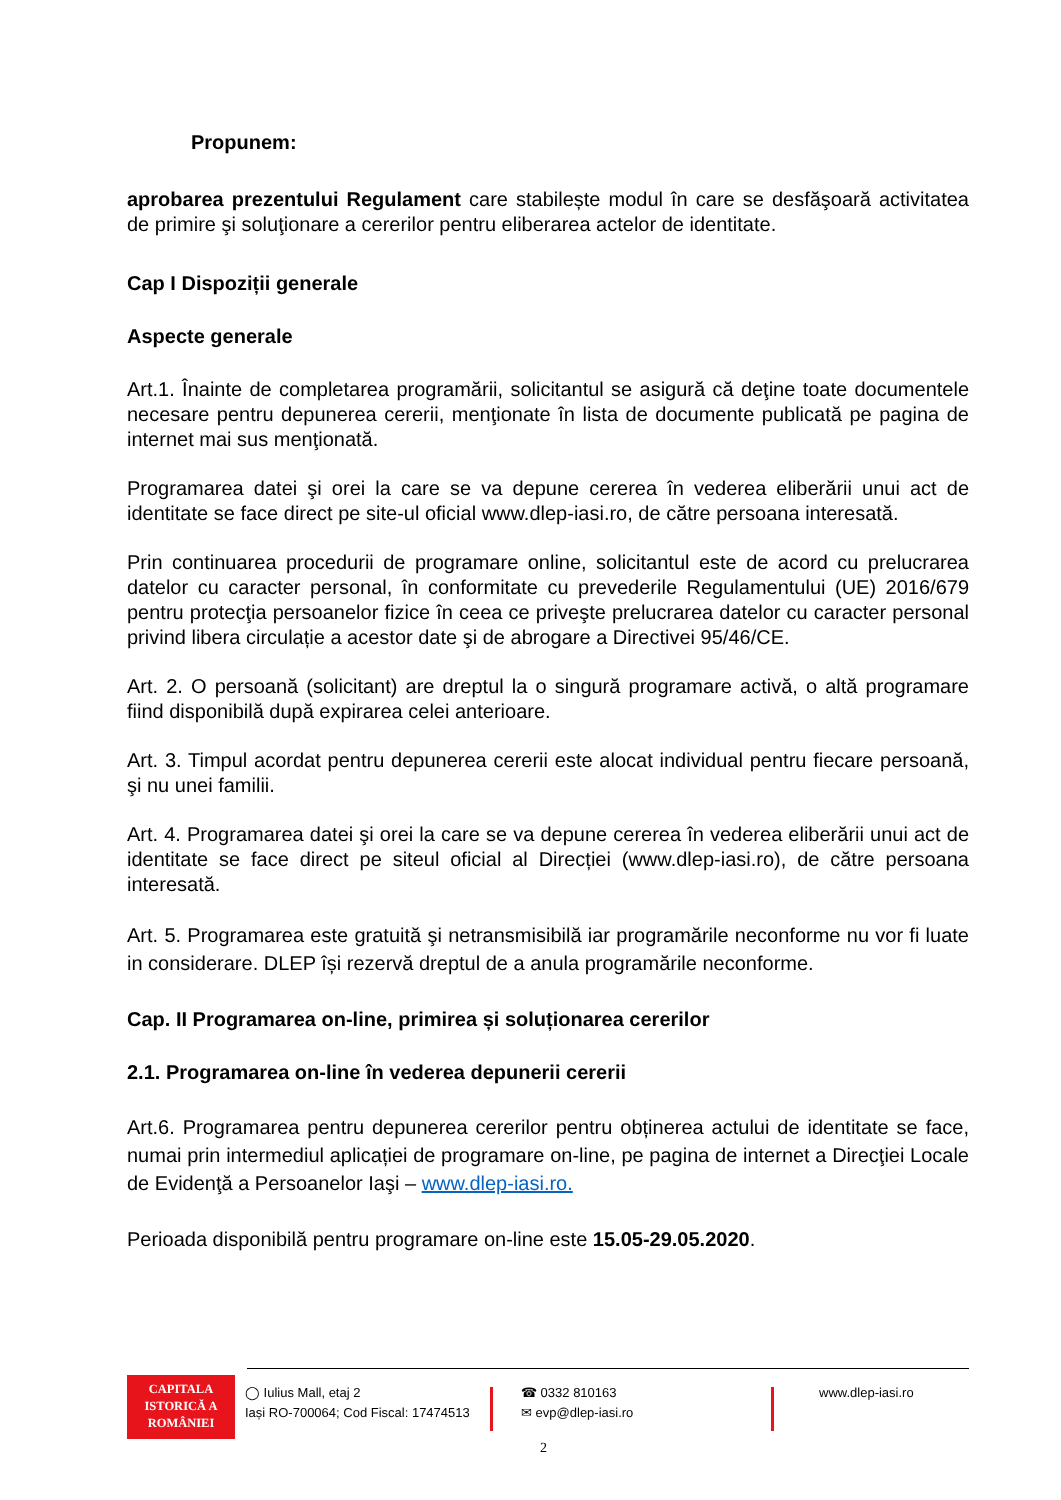Propunem:
aprobarea prezentului Regulament care stabilește modul în care se desfăşoară activitatea de primire şi soluţionare a cererilor pentru eliberarea actelor de identitate.
Cap I Dispoziții generale
Aspecte generale
Art.1. Înainte de completarea programării, solicitantul se asigură că deţine toate documentele necesare pentru depunerea cererii, menţionate în lista de documente publicată pe pagina de internet mai sus menţionată.
Programarea datei şi orei la care se va depune cererea în vederea eliberării unui act de identitate se face direct pe site-ul oficial www.dlep-iasi.ro, de către persoana interesată.
Prin continuarea procedurii de programare online, solicitantul este de acord cu prelucrarea datelor cu caracter personal, în conformitate cu prevederile Regulamentului (UE) 2016/679 pentru protecţia persoanelor fizice în ceea ce priveşte prelucrarea datelor cu caracter personal privind libera circulație a acestor date şi de abrogare a Directivei 95/46/CE.
Art. 2. O persoană (solicitant) are dreptul la o singură programare activă, o altă programare fiind disponibilă după expirarea celei anterioare.
Art. 3. Timpul acordat pentru depunerea cererii este alocat individual pentru fiecare persoană, şi nu unei familii.
Art. 4. Programarea datei şi orei la care se va depune cererea în vederea eliberării unui act de identitate se face direct pe siteul oficial al Direcției (www.dlep-iasi.ro), de către persoana interesată.
Art. 5. Programarea este gratuită şi netransmisibilă iar programările neconforme nu vor fi luate in considerare. DLEP își rezervă dreptul de a anula programările neconforme.
Cap. II Programarea on-line, primirea și soluționarea cererilor
2.1. Programarea on-line în vederea depunerii cererii
Art.6. Programarea pentru depunerea cererilor pentru obținerea actului de identitate se face, numai prin intermediul aplicației de programare on-line, pe pagina de internet a Direcţiei Locale de Evidenţă a Persoanelor Iaşi – www.dlep-iasi.ro.
Perioada disponibilă pentru programare on-line este 15.05-29.05.2020.
CAPITALA
ISTORICĂ A
ROMÂNIEI
◯ Iulius Mall, etaj 2
Iași RO-700064; Cod Fiscal: 17474513
☎ 0332 810163
✉ evp@dlep-iasi.ro
www.dlep-iasi.ro
2